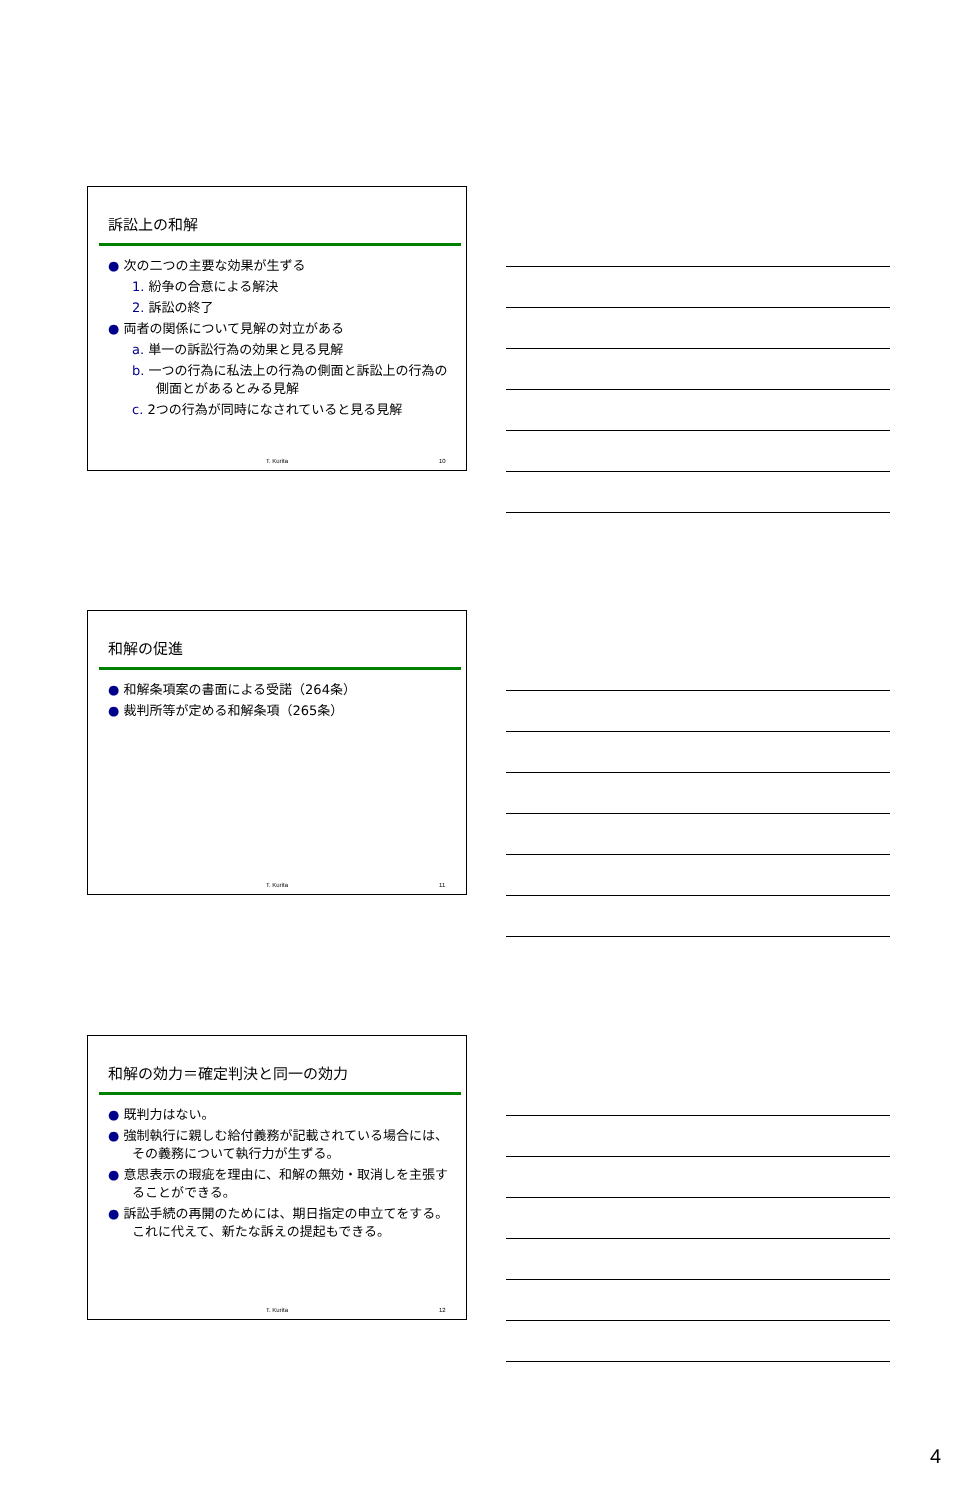訴訟上の和解
● 次の二つの主要な効果が生ずる
1. 紛争の合意による解決
2. 訴訟の終了
● 両者の関係について見解の対立がある
a. 単一の訴訟行為の効果と見る見解
b. 一つの行為に私法上の行為の側面と訴訟上の行為の側面とがあるとみる見解
c. 2つの行為が同時になされていると見る見解
T. Kurita 10
和解の促進
● 和解条項案の書面による受諾（264条）
● 裁判所等が定める和解条項（265条）
T. Kurita 11
和解の効力＝確定判決と同一の効力
● 既判力はない。
● 強制執行に親しむ給付義務が記載されている場合には、その義務について執行力が生ずる。
● 意思表示の瑕疵を理由に、和解の無効・取消しを主張することができる。
● 訴訟手続の再開のためには、期日指定の申立てをする。これに代えて、新たな訴えの提起もできる。
T. Kurita 12
4